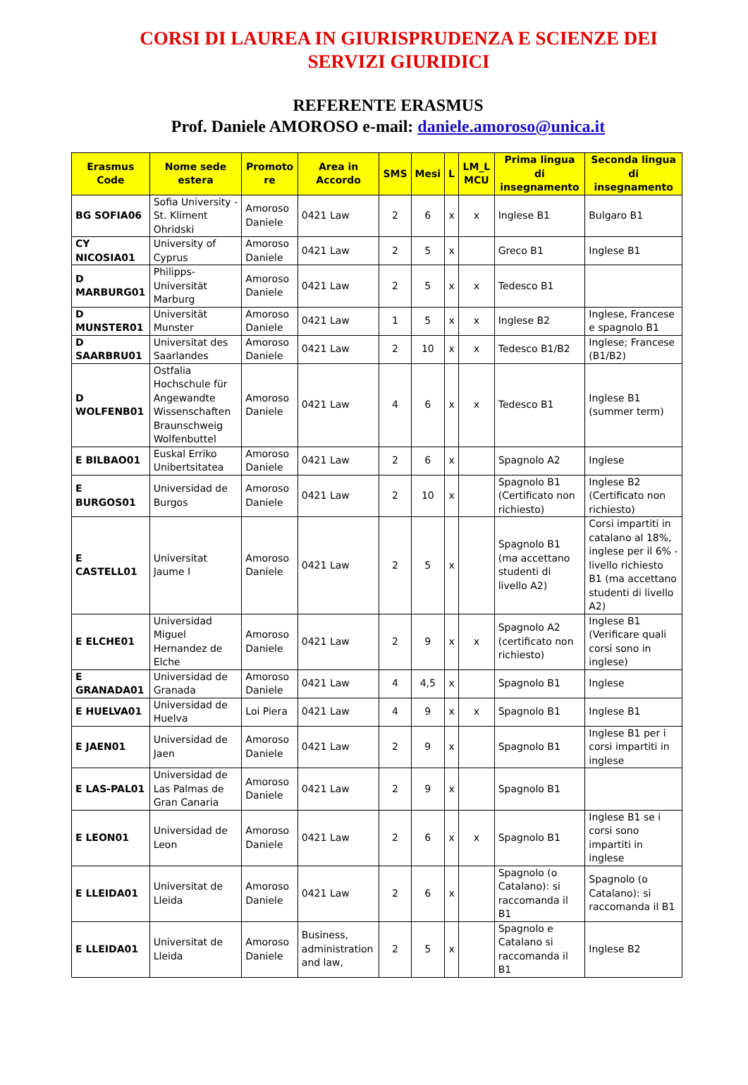CORSI DI LAUREA IN GIURISPRUDENZA E SCIENZE DEI SERVIZI GIURIDICI
REFERENTE ERASMUS
Prof. Daniele AMOROSO e-mail: daniele.amoroso@unica.it
| Erasmus Code | Nome sede estera | Promoto re | Area in Accordo | SMS | Mesi | L | LM_L MCU | Prima lingua di insegnamento | Seconda lingua di insegnamento |
| --- | --- | --- | --- | --- | --- | --- | --- | --- | --- |
| BG SOFIA06 | Sofia University - St. Kliment Ohridski | Amoroso Daniele | 0421 Law | 2 | 6 | x | x | Inglese B1 | Bulgaro B1 |
| CY NICOSIA01 | University of Cyprus | Amoroso Daniele | 0421 Law | 2 | 5 | x | | Greco B1 | Inglese B1 |
| D MARBURG01 | Philipps-Universität Marburg | Amoroso Daniele | 0421 Law | 2 | 5 | x | x | Tedesco B1 | |
| D MUNSTER01 | Universität Munster | Amoroso Daniele | 0421 Law | 1 | 5 | x | x | Inglese B2 | Inglese, Francese e spagnolo B1 |
| D SAARBRU01 | Universitat des Saarlandes | Amoroso Daniele | 0421 Law | 2 | 10 | x | x | Tedesco B1/B2 | Inglese; Francese (B1/B2) |
| D WOLFENB01 | Ostfalia Hochschule für Angewandte Wissenschaften Braunschweig Wolfenbuttel | Amoroso Daniele | 0421 Law | 4 | 6 | x | x | Tedesco B1 | Inglese B1 (summer term) |
| E BILBAO01 | Euskal Erriko Unibertsitatea | Amoroso Daniele | 0421 Law | 2 | 6 | x | | Spagnolo A2 | Inglese |
| E BURGOS01 | Universidad de Burgos | Amoroso Daniele | 0421 Law | 2 | 10 | x | | Spagnolo B1 (Certificato non richiesto) | Inglese B2 (Certificato non richiesto) |
| E CASTELL01 | Universitat Jaume I | Amoroso Daniele | 0421 Law | 2 | 5 | x | | Spagnolo B1 (ma accettano studenti di livello A2) | Corsi impartiti in catalano al 18%, inglese per il 6% - livello richiesto B1 (ma accettano studenti di livello A2) |
| E ELCHE01 | Universidad Miguel Hernandez de Elche | Amoroso Daniele | 0421 Law | 2 | 9 | x | x | Spagnolo A2 (certificato non richiesto) | Inglese B1 (Verificare quali corsi sono in inglese) |
| E GRANADA01 | Universidad de Granada | Amoroso Daniele | 0421 Law | 4 | 4,5 | x | | Spagnolo B1 | Inglese |
| E HUELVA01 | Universidad de Huelva | Loi Piera | 0421 Law | 4 | 9 | x | x | Spagnolo B1 | Inglese B1 |
| E JAEN01 | Universidad de Jaen | Amoroso Daniele | 0421 Law | 2 | 9 | x | | Spagnolo B1 | Inglese B1 per i corsi impartiti in inglese |
| E LAS-PAL01 | Universidad de Las Palmas de Gran Canaria | Amoroso Daniele | 0421 Law | 2 | 9 | x | | Spagnolo B1 | |
| E LEON01 | Universidad de Leon | Amoroso Daniele | 0421 Law | 2 | 6 | x | x | Spagnolo B1 | Inglese B1 se i corsi sono impartiti in inglese |
| E LLEIDA01 | Universitat de Lleida | Amoroso Daniele | 0421 Law | 2 | 6 | x | | Spagnolo (o Catalano): si raccomanda il B1 | Spagnolo (o Catalano): si raccomanda il B1 |
| E LLEIDA01 | Universitat de Lleida | Amoroso Daniele | Business, administration and law, | 2 | 5 | x | | Spagnolo e Catalano si raccomanda il B1 | Inglese B2 |